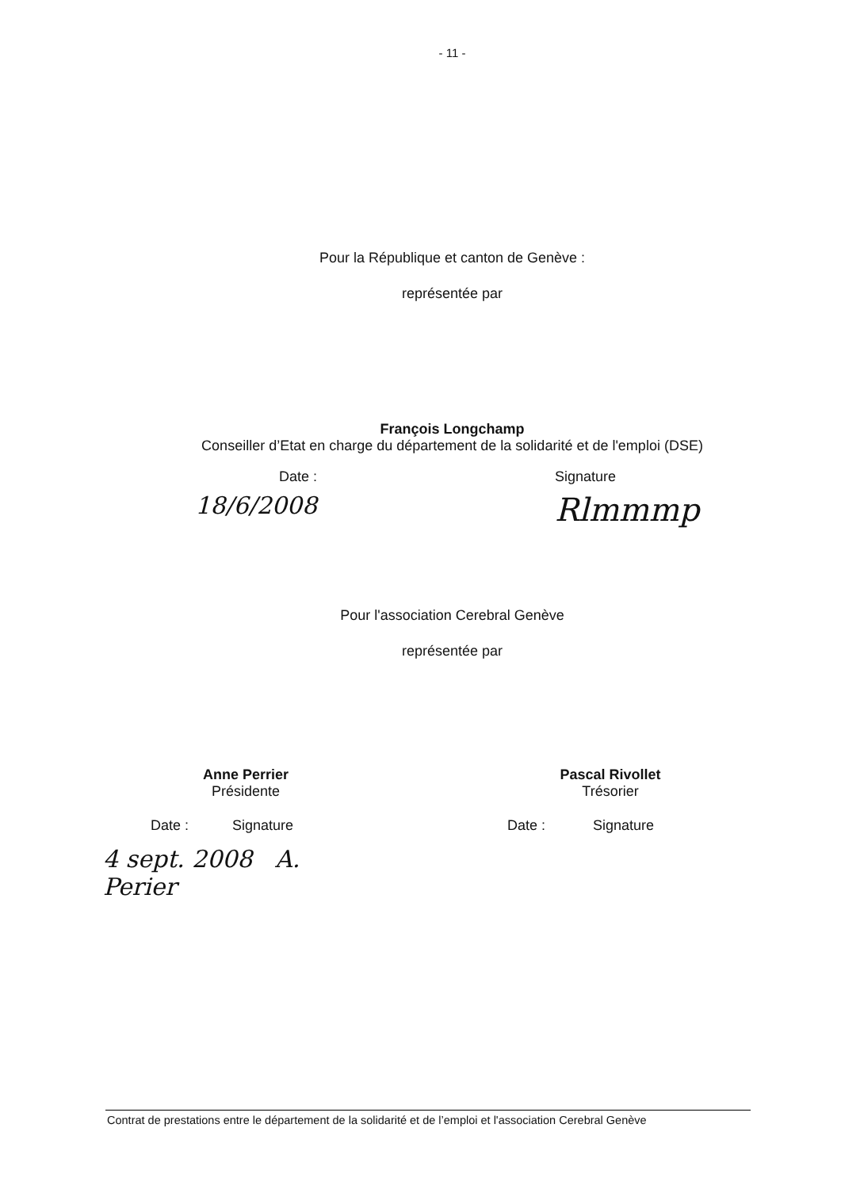- 11 -
Pour la République et canton de Genève :
représentée par
François Longchamp
Conseiller d’Etat en charge du département de la solidarité et de l'emploi (DSE)
Date :
18/6/2008
Signature
Rlmmmp
Pour l'association Cerebral Genève
représentée par
Anne Perrier
Présidente
Date : Signature
4 sept. 2008 A. Perier
Pascal Rivollet
Trésorier
Date : Signature
Contrat de prestations entre le département de la solidarité et de l’emploi et l'association Cerebral Genève